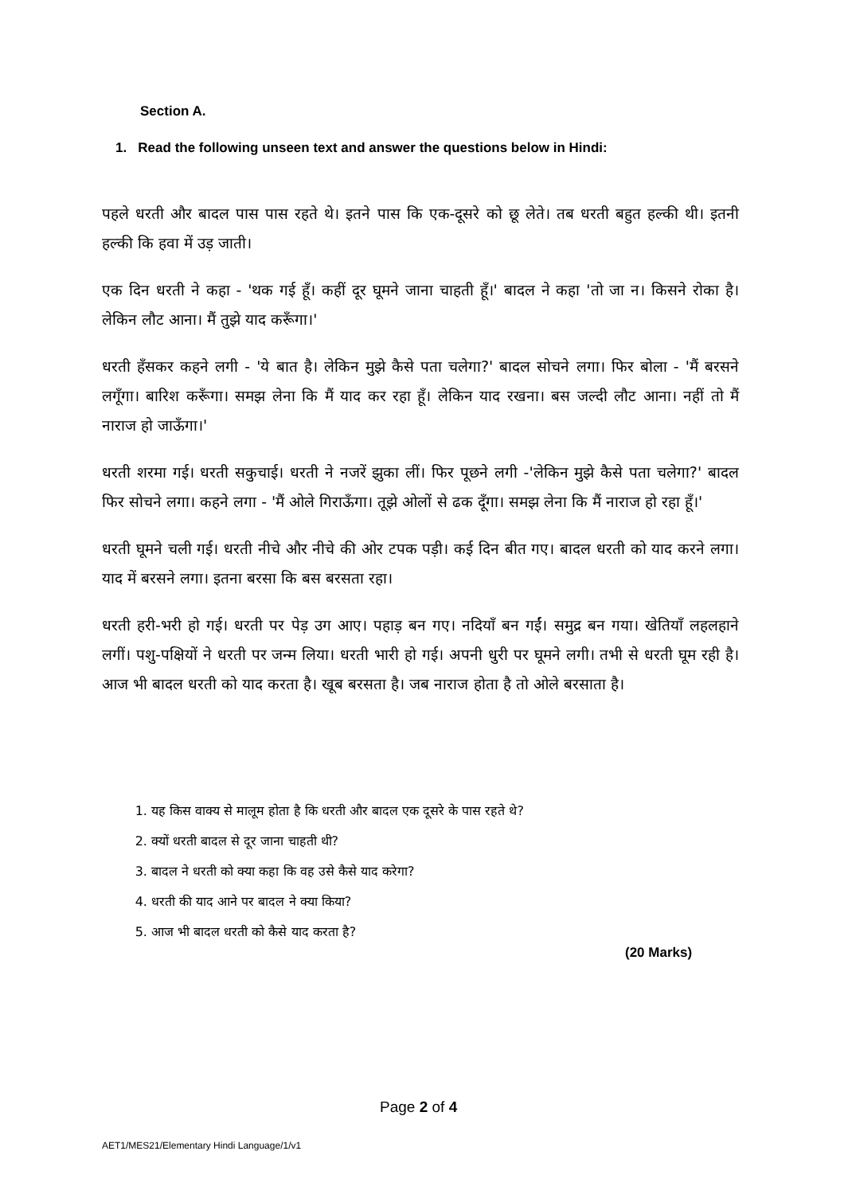Section A.
1. Read the following unseen text and answer the questions below in Hindi:
पहले धरती और बादल पास पास रहते थे। इतने पास कि एक-दूसरे को छू लेते। तब धरती बहुत हल्की थी। इतनी हल्की कि हवा में उड़ जाती।
एक दिन धरती ने कहा - 'थक गई हूँ। कहीं दूर घूमने जाना चाहती हूँ।' बादल ने कहा 'तो जा न। किसने रोका है। लेकिन लौट आना। मैं तुझे याद करूँगा।'
धरती हँसकर कहने लगी - 'ये बात है। लेकिन मुझे कैसे पता चलेगा?' बादल सोचने लगा। फिर बोला - 'मैं बरसने लगूँगा। बारिश करूँगा। समझ लेना कि मैं याद कर रहा हूँ। लेकिन याद रखना। बस जल्दी लौट आना। नहीं तो मैं नाराज हो जाऊँगा।'
धरती शरमा गई। धरती सकुचाई। धरती ने नजरें झुका लीं। फिर पूछने लगी -'लेकिन मुझे कैसे पता चलेगा?' बादल फिर सोचने लगा। कहने लगा - 'मैं ओले गिराऊँगा। तूझे ओलों से ढक दूँगा। समझ लेना कि मैं नाराज हो रहा हूँ।'
धरती घूमने चली गई। धरती नीचे और नीचे की ओर टपक पड़ी। कई दिन बीत गए। बादल धरती को याद करने लगा। याद में बरसने लगा। इतना बरसा कि बस बरसता रहा।
धरती हरी-भरी हो गई। धरती पर पेड़ उग आए। पहाड़ बन गए। नदियाँ बन गईं। समुद्र बन गया। खेतियाँ लहलहाने लगीं। पशु-पक्षियों ने धरती पर जन्म लिया। धरती भारी हो गई। अपनी धुरी पर घूमने लगी। तभी से धरती घूम रही है। आज भी बादल धरती को याद करता है। खूब बरसता है। जब नाराज होता है तो ओले बरसाता है।
1. यह किस वाक्य से मालूम होता है कि धरती और बादल एक दूसरे के पास रहते थे?
2. क्यों धरती बादल से दूर जाना चाहती थी?
3. बादल ने धरती को क्या कहा कि वह उसे कैसे याद करेगा?
4. धरती की याद आने पर बादल ने क्या किया?
5. आज भी बादल धरती को कैसे याद करता है?
(20 Marks)
Page 2 of 4
AET1/MES21/Elementary Hindi Language/1/v1